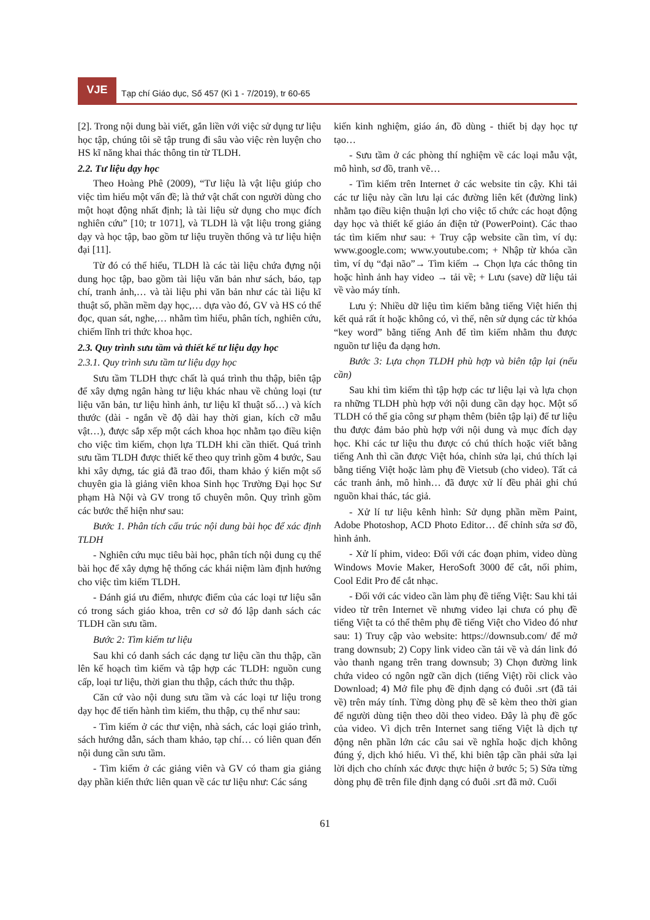VJE
Tạp chí Giáo dục, Số 457 (Kì 1 - 7/2019), tr 60-65
[2]. Trong nội dung bài viết, gắn liền với việc sử dụng tư liệu học tập, chúng tôi sẽ tập trung đi sâu vào việc rèn luyện cho HS kĩ năng khai thác thông tin từ TLDH.
2.2. Tư liệu dạy học
Theo Hoàng Phê (2009), “Tư liệu là vật liệu giúp cho việc tìm hiểu một vấn đề; là thứ vật chất con người dùng cho một hoạt động nhất định; là tài liệu sử dụng cho mục đích nghiên cứu” [10; tr 1071], và TLDH là vật liệu trong giảng dạy và học tập, bao gồm tư liệu truyền thống và tư liệu hiện đại [11].
Từ đó có thể hiểu, TLDH là các tài liệu chứa đựng nội dung học tập, bao gồm tài liệu văn bản như sách, báo, tạp chí, tranh ảnh,… và tài liệu phi văn bản như các tài liệu kĩ thuật số, phần mềm dạy học,… dựa vào đó, GV và HS có thể đọc, quan sát, nghe,… nhằm tìm hiểu, phân tích, nghiên cứu, chiếm lĩnh tri thức khoa học.
2.3. Quy trình sưu tầm và thiết kế tư liệu dạy học
2.3.1. Quy trình sưu tầm tư liệu dạy học
Sưu tầm TLDH thực chất là quá trình thu thập, biên tập để xây dựng ngân hàng tư liệu khác nhau về chủng loại (tư liệu văn bản, tư liệu hình ảnh, tư liệu kĩ thuật số…) và kích thước (dài - ngắn về độ dài hay thời gian, kích cỡ mẫu vật…), được sắp xếp một cách khoa học nhằm tạo điều kiện cho việc tìm kiếm, chọn lựa TLDH khi cần thiết. Quá trình sưu tầm TLDH được thiết kế theo quy trình gồm 4 bước, Sau khi xây dựng, tác giả đã trao đổi, tham khảo ý kiến một số chuyên gia là giảng viên khoa Sinh học Trường Đại học Sư phạm Hà Nội và GV trong tổ chuyên môn. Quy trình gồm các bước thể hiện như sau:
Bước 1. Phân tích cấu trúc nội dung bài học để xác định TLDH
- Nghiên cứu mục tiêu bài học, phân tích nội dung cụ thể bài học để xây dựng hệ thống các khái niệm làm định hướng cho việc tìm kiếm TLDH.
- Đánh giá ưu điểm, nhược điểm của các loại tư liệu sẵn có trong sách giáo khoa, trên cơ sở đó lập danh sách các TLDH cần sưu tầm.
Bước 2: Tìm kiếm tư liệu
Sau khi có danh sách các dạng tư liệu cần thu thập, cần lên kế hoạch tìm kiếm và tập hợp các TLDH: nguồn cung cấp, loại tư liệu, thời gian thu thập, cách thức thu thập.
Căn cứ vào nội dung sưu tầm và các loại tư liệu trong dạy học để tiến hành tìm kiếm, thu thập, cụ thể như sau:
- Tìm kiếm ở các thư viện, nhà sách, các loại giáo trình, sách hướng dẫn, sách tham khảo, tạp chí… có liên quan đến nội dung cần sưu tầm.
- Tìm kiếm ở các giảng viên và GV có tham gia giảng dạy phần kiến thức liên quan về các tư liệu như: Các sáng
kiến kinh nghiệm, giáo án, đồ dùng - thiết bị dạy học tự tạo…
- Sưu tầm ở các phòng thí nghiệm về các loại mẫu vật, mô hình, sơ đồ, tranh vẽ…
- Tìm kiếm trên Internet ở các website tin cậy. Khi tải các tư liệu này cần lưu lại các đường liên kết (đường link) nhằm tạo điều kiện thuận lợi cho việc tổ chức các hoạt động dạy học và thiết kế giáo án điện tử (PowerPoint). Các thao tác tìm kiếm như sau: + Truy cập website cần tìm, ví dụ: www.google.com; www.youtube.com; + Nhập từ khóa cần tìm, ví dụ “đại não”→ Tìm kiếm → Chọn lựa các thông tin hoặc hình ảnh hay video → tải về; + Lưu (save) dữ liệu tải về vào máy tính.
Lưu ý: Nhiều dữ liệu tìm kiếm bằng tiếng Việt hiển thị kết quả rất ít hoặc không có, vì thế, nên sử dụng các từ khóa “key word” bằng tiếng Anh để tìm kiếm nhằm thu được nguồn tư liệu đa dạng hơn.
Bước 3: Lựa chọn TLDH phù hợp và biên tập lại (nếu cần)
Sau khi tìm kiếm thì tập hợp các tư liệu lại và lựa chọn ra những TLDH phù hợp với nội dung cần dạy học. Một số TLDH có thể gia công sư phạm thêm (biên tập lại) để tư liệu thu được đảm bảo phù hợp với nội dung và mục đích dạy học. Khi các tư liệu thu được có chú thích hoặc viết bằng tiếng Anh thì cần được Việt hóa, chỉnh sửa lại, chú thích lại bằng tiếng Việt hoặc làm phụ đề Vietsub (cho video). Tất cả các tranh ảnh, mô hình… đã được xử lí đều phải ghi chú nguồn khai thác, tác giả.
- Xử lí tư liệu kênh hình: Sử dụng phần mềm Paint, Adobe Photoshop, ACD Photo Editor… để chỉnh sửa sơ đồ, hình ảnh.
- Xử lí phim, video: Đối với các đoạn phim, video dùng Windows Movie Maker, HeroSoft 3000 để cắt, nối phim, Cool Edit Pro để cắt nhạc.
- Đối với các video cần làm phụ đề tiếng Việt: Sau khi tải video từ trên Internet về nhưng video lại chưa có phụ đề tiếng Việt ta có thể thêm phụ đề tiếng Việt cho Video đó như sau: 1) Truy cập vào website: https://downsub.com/ để mở trang downsub; 2) Copy link video cần tải về và dán link đó vào thanh ngang trên trang downsub; 3) Chọn đường link chứa video có ngôn ngữ cần dịch (tiếng Việt) rồi click vào Download; 4) Mở file phụ đề định dạng có đuôi .srt (đã tải về) trên máy tính. Từng dòng phụ đề sẽ kèm theo thời gian để người dùng tiện theo dõi theo video. Đây là phụ đề gốc của video. Vì dịch trên Internet sang tiếng Việt là dịch tự động nên phần lớn các câu sai về nghĩa hoặc dịch không đúng ý, dịch khó hiểu. Vì thế, khi biên tập cần phải sửa lại lời dịch cho chính xác được thực hiện ở bước 5; 5) Sửa từng dòng phụ đề trên file định dạng có đuôi .srt đã mở. Cuối
61